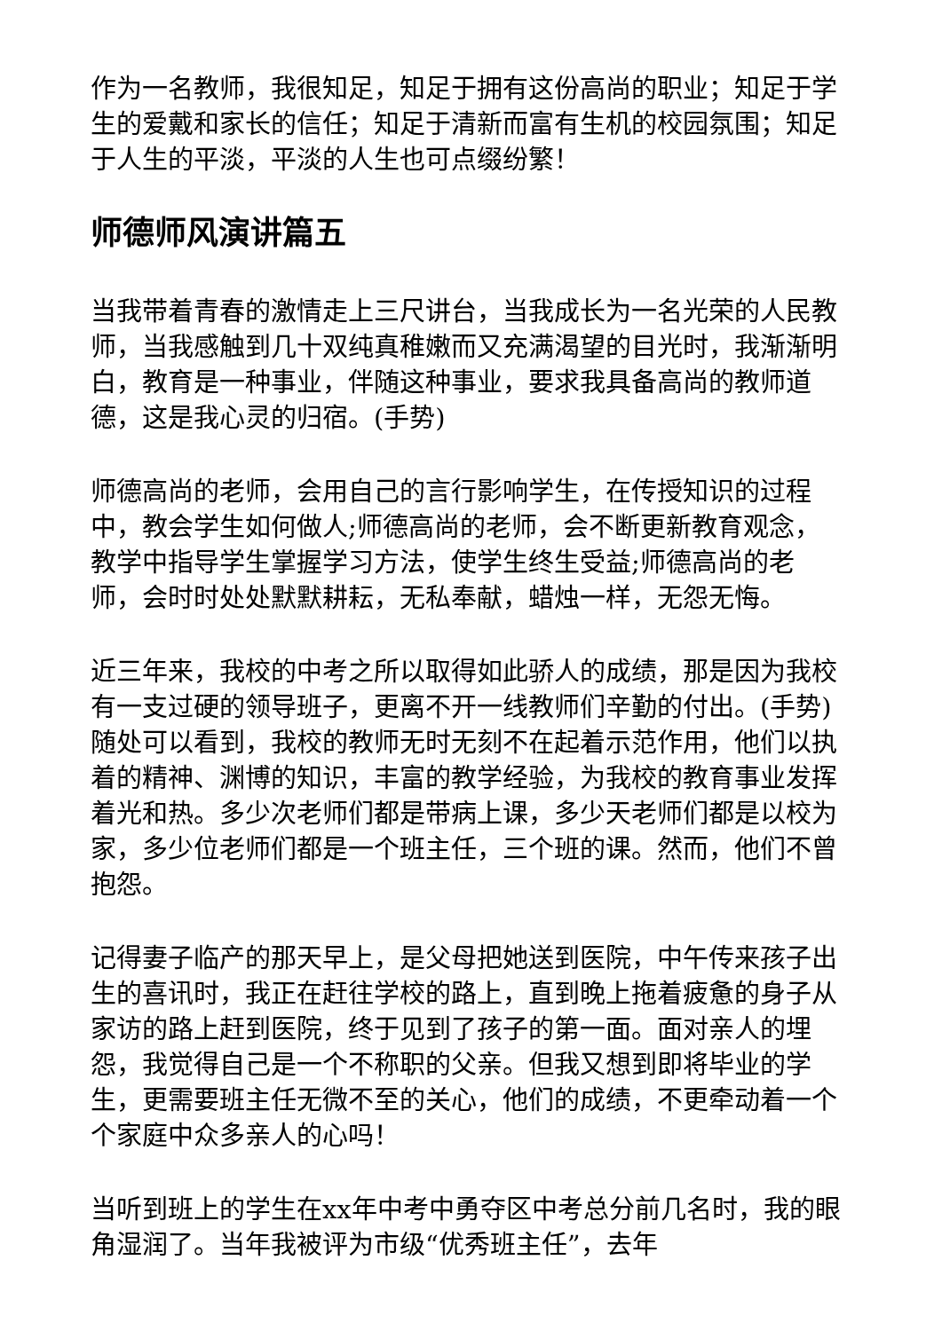作为一名教师，我很知足，知足于拥有这份高尚的职业；知足于学生的爱戴和家长的信任；知足于清新而富有生机的校园氛围；知足于人生的平淡，平淡的人生也可点缀纷繁！
师德师风演讲篇五
当我带着青春的激情走上三尺讲台，当我成长为一名光荣的人民教师，当我感触到几十双纯真稚嫩而又充满渴望的目光时，我渐渐明白，教育是一种事业，伴随这种事业，要求我具备高尚的教师道德，这是我心灵的归宿。(手势)
师德高尚的老师，会用自己的言行影响学生，在传授知识的过程中，教会学生如何做人;师德高尚的老师，会不断更新教育观念，教学中指导学生掌握学习方法，使学生终生受益;师德高尚的老师，会时时处处默默耕耘，无私奉献，蜡烛一样，无怨无悔。
近三年来，我校的中考之所以取得如此骄人的成绩，那是因为我校有一支过硬的领导班子，更离不开一线教师们辛勤的付出。(手势)随处可以看到，我校的教师无时无刻不在起着示范作用，他们以执着的精神、渊博的知识，丰富的教学经验，为我校的教育事业发挥着光和热。多少次老师们都是带病上课，多少天老师们都是以校为家，多少位老师们都是一个班主任，三个班的课。然而，他们不曾抱怨。
记得妻子临产的那天早上，是父母把她送到医院，中午传来孩子出生的喜讯时，我正在赶往学校的路上，直到晚上拖着疲惫的身子从家访的路上赶到医院，终于见到了孩子的第一面。面对亲人的埋怨，我觉得自己是一个不称职的父亲。但我又想到即将毕业的学生，更需要班主任无微不至的关心，他们的成绩，不更牵动着一个个家庭中众多亲人的心吗！
当听到班上的学生在xx年中考中勇夺区中考总分前几名时，我的眼角湿润了。当年我被评为市级“优秀班主任”，去年